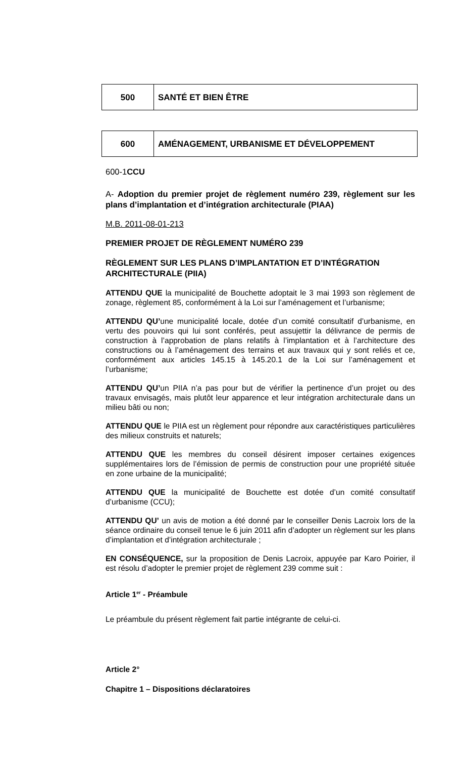| 500 | SANTÉ ET BIEN ÊTRE |
| 600 | AMÉNAGEMENT, URBANISME ET DÉVELOPPEMENT |
600-1CCU
A- Adoption du premier projet de règlement numéro 239, règlement sur les plans d’implantation et d’intégration architecturale (PIAA)
M.B. 2011-08-01-213
PREMIER PROJET DE RÈGLEMENT NUMÉRO 239
RÈGLEMENT SUR LES PLANS D’IMPLANTATION ET D’INTÉGRATION ARCHITECTURALE (PIIA)
ATTENDU QUE la municipalité de Bouchette adoptait le 3 mai 1993 son règlement de zonage, règlement 85, conformément à la Loi sur l’aménagement et l’urbanisme;
ATTENDU QU’une municipalité locale, dotée d’un comité consultatif d’urbanisme, en vertu des pouvoirs qui lui sont conférés, peut assujettir la délivrance de permis de construction à l’approbation de plans relatifs à l’implantation et à l’architecture des constructions ou à l’aménagement des terrains et aux travaux qui y sont reliés et ce, conformément aux articles 145.15 à 145.20.1 de la Loi sur l’aménagement et l’urbanisme;
ATTENDU QU’un PIIA n’a pas pour but de vérifier la pertinence d’un projet ou des travaux envisagés, mais plutôt leur apparence et leur intégration architecturale dans un milieu bâti ou non;
ATTENDU QUE le PIIA est un règlement pour répondre aux caractéristiques particulières des milieux construits et naturels;
ATTENDU QUE les membres du conseil désirent imposer certaines exigences supplémentaires lors de l’émission de permis de construction pour une propriété située en zone urbaine de la municipalité;
ATTENDU QUE la municipalité de Bouchette est dotée d’un comité consultatif d’urbanisme (CCU);
ATTENDU QU’ un avis de motion a été donné par le conseiller Denis Lacroix lors de la séance ordinaire du conseil tenue le 6 juin 2011 afin d’adopter un règlement sur les plans d’implantation et d’intégration architecturale ;
EN CONSÉQUENCE, sur la proposition de Denis Lacroix, appuyée par Karo Poirier, il est résolu d’adopter le premier projet de règlement 239 comme suit :
Article 1<sup>er</sup> - Préambule
Le préambule du présent règlement fait partie intégrante de celui-ci.
Article 2°
Chapitre 1 – Dispositions déclaratoires